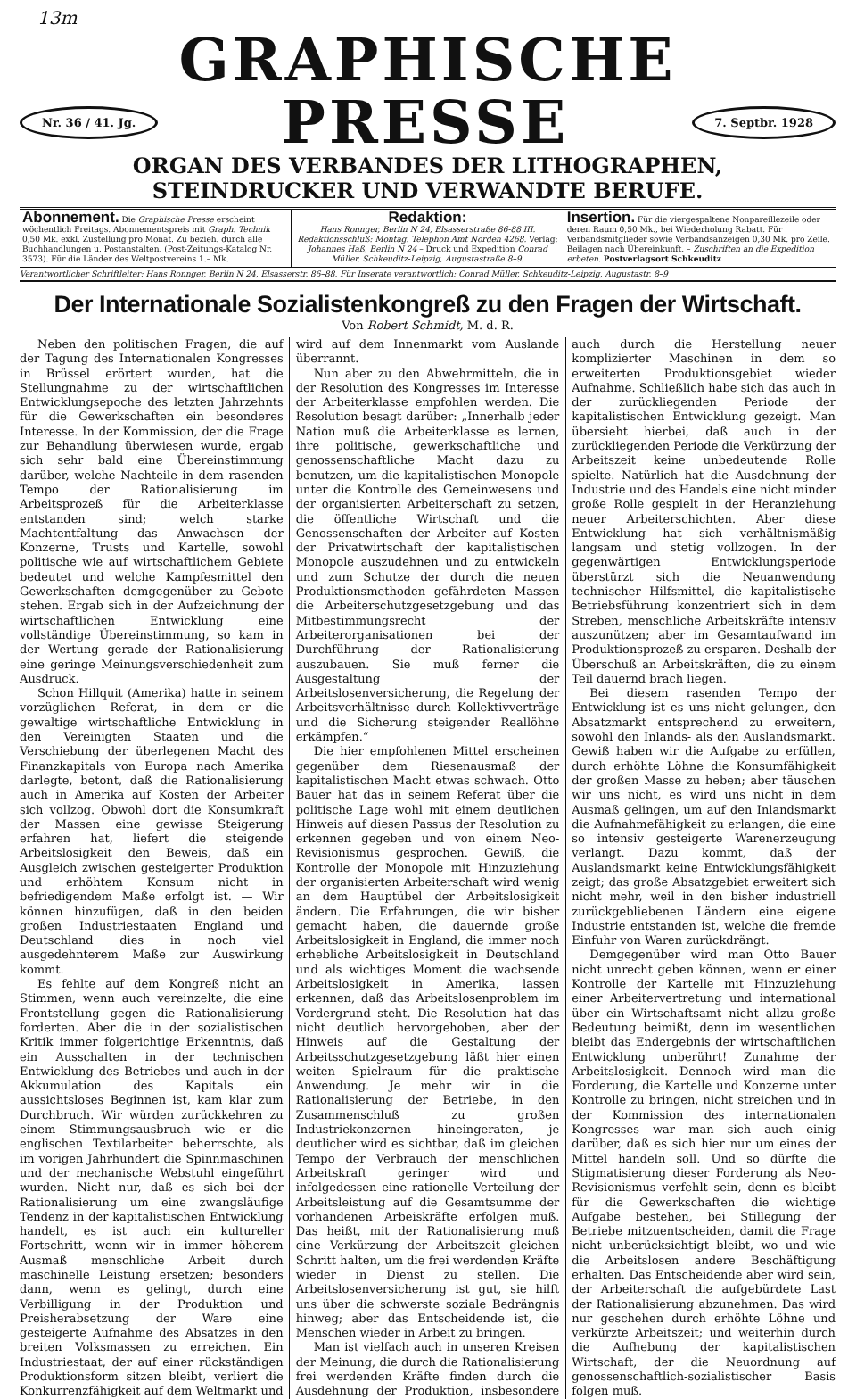13m
GRAPHISCHE
Nr. 36 / 41. Jg. PRESSE 7. Septbr. 1928
ORGAN DES VERBANDES DER LITHOGRAPHEN,
STEINDRUCKER UND VERWANDTE BERUFE.
Abonnement. Die Graphische Presse erscheint wöchentlich Freitags. Abonnementspreis mit Graph. Technik 0,50 Mk. exkl. Zustellung pro Monat. Zu bezieh. durch alle Buchhandlungen u. Postanstalten. (Post-Zeitungs-Katalog Nr. 3573). Für die Länder des Weltpostvereins 1.– Mk.
Redaktion:
Hans Ronnger, Berlin N 24, Elsasserstraße 86-88 III. Redaktionsschluß: Montag. Telephon Amt Norden 4268. Verlag: Johannes Haß, Berlin N 24 – Druck und Expedition Conrad Müller, Schkeuditz-Leipzig, Augustastraße 8–9.
Insertion. Für die viergespaltene Nonpareillezeile oder deren Raum 0,50 Mk., bei Wiederholung Rabatt. Für Verbandsmitglieder sowie Verbandsanzeigen 0,30 Mk. pro Zeile. Beilagen nach Übereinkunft. – Zuschriften an die Expedition erbeten. Postverlagsort Schkeuditz
Verantwortlicher Schriftleiter: Hans Ronnger, Berlin N 24, Elsasserstr. 86–88. Für Inserate verantwortlich: Conrad Müller, Schkeuditz-Leipzig, Augustastr. 8–9
Der Internationale Sozialistenkongreß zu den Fragen der Wirtschaft.
Von Robert Schmidt, M. d. R.
Neben den politischen Fragen, die auf der Tagung des Internationalen Kongresses in Brüssel erörtert wurden, hat die Stellungnahme zu der wirtschaftlichen Entwicklungsepoche des letzten Jahrzehnts für die Gewerkschaften ein besonderes Interesse. In der Kommission, der die Frage zur Behandlung überwiesen wurde, ergab sich sehr bald eine Übereinstimmung darüber, welche Nachteile in dem rasenden Tempo der Rationalisierung im Arbeitsprozeß für die Arbeiterklasse entstanden sind; welch starke Machtentfaltung das Anwachsen der Konzerne, Trusts und Kartelle, sowohl politische wie auf wirtschaftlichem Gebiete bedeutet und welche Kampfesmittel den Gewerkschaften demgegenüber zu Gebote stehen. Ergab sich in der Aufzeichnung der wirtschaftlichen Entwicklung eine vollständige Übereinstimmung, so kam in der Wertung gerade der Rationalisierung eine geringe Meinungsverschiedenheit zum Ausdruck.
Schon Hillquit (Amerika) hatte in seinem vorzüglichen Referat, in dem er die gewaltige wirtschaftliche Entwicklung in den Vereinigten Staaten und die Verschiebung der überlegenen Macht des Finanzkapitals von Europa nach Amerika darlegte, betont, daß die Rationalisierung auch in Amerika auf Kosten der Arbeiter sich vollzog. Obwohl dort die Konsumkraft der Massen eine gewisse Steigerung erfahren hat, liefert die steigende Arbeitslosigkeit den Beweis, daß ein Ausgleich zwischen gesteigerter Produktion und erhöhtem Konsum nicht in befriedigendem Maße erfolgt ist. — Wir können hinzufügen, daß in den beiden großen Industriestaaten England und Deutschland dies in noch viel ausgedehnterem Maße zur Auswirkung kommt.
Es fehlte auf dem Kongreß nicht an Stimmen, wenn auch vereinzelte, die eine Frontstellung gegen die Rationalisierung forderten. Aber die in der sozialistischen Kritik immer folgerichtige Erkenntnis, daß ein Ausschalten in der technischen Entwicklung des Betriebes und auch in der Akkumulation des Kapitals ein aussichtsloses Beginnen ist, kam klar zum Durchbruch. Wir würden zurückkehren zu einem Stimmungsausbruch wie er die englischen Textilarbeiter beherrschte, als im vorigen Jahrhundert die Spinnmaschinen und der mechanische Webstuhl eingeführt wurden. Nicht nur, daß es sich bei der Rationalisierung um eine zwangsläufige Tendenz in der kapitalistischen Entwicklung handelt, es ist auch ein kultureller Fortschritt, wenn wir in immer höherem Ausmaß menschliche Arbeit durch maschinelle Leistung ersetzen; besonders dann, wenn es gelingt, durch eine Verbilligung in der Produktion und Preisherabsetzung der Ware eine gesteigerte Aufnahme des Absatzes in den breiten Volksmassen zu erreichen. Ein Industriestaat, der auf einer rückständigen Produktionsform sitzen bleibt, verliert die Konkurrenzfähigkeit auf dem Weltmarkt und wird auf dem Innenmarkt vom Auslande überrannt.
Nun aber zu den Abwehrmitteln, die in der Resolution des Kongresses im Interesse der Arbeiterklasse empfohlen werden. Die Resolution besagt darüber: „Innerhalb jeder Nation muß die Arbeiterklasse es lernen, ihre politische, gewerkschaftliche und genossenschaftliche Macht dazu zu benutzen, um die kapitalistischen Monopole unter die Kontrolle des Gemeinwesens und der organisierten Arbeiterschaft zu setzen, die öffentliche Wirtschaft und die Genossenschaften der Arbeiter auf Kosten der Privatwirtschaft der kapitalistischen Monopole auszudehnen und zu entwickeln und zum Schutze der durch die neuen Produktionsmethoden gefährdeten Massen die Arbeiterschutzgesetzgebung und das Mitbestimmungsrecht der Arbeiterorganisationen bei der Durchführung der Rationalisierung auszubauen. Sie muß ferner die Ausgestaltung der Arbeitslosenversicherung, die Regelung der Arbeitsverhältnisse durch Kollektivverträge und die Sicherung steigender Reallöhne erkämpfen.“
Die hier empfohlenen Mittel erscheinen gegenüber dem Riesenausmaß der kapitalistischen Macht etwas schwach. Otto Bauer hat das in seinem Referat über die politische Lage wohl mit einem deutlichen Hinweis auf diesen Passus der Resolution zu erkennen gegeben und von einem Neo-Revisionismus gesprochen. Gewiß, die Kontrolle der Monopole mit Hinzuziehung der organisierten Arbeiterschaft wird wenig an dem Hauptübel der Arbeitslosigkeit ändern. Die Erfahrungen, die wir bisher gemacht haben, die dauernde große Arbeitslosigkeit in England, die immer noch erhebliche Arbeitslosigkeit in Deutschland und als wichtiges Moment die wachsende Arbeitslosigkeit in Amerika, lassen erkennen, daß das Arbeitslosenproblem im Vordergrund steht. Die Resolution hat das nicht deutlich hervorgehoben, aber der Hinweis auf die Gestaltung der Arbeitsschutzgesetzgebung läßt hier einen weiten Spielraum für die praktische Anwendung. Je mehr wir in die Rationalisierung der Betriebe, in den Zusammenschluß zu großen Industriekonzernen hineingeraten, je deutlicher wird es sichtbar, daß im gleichen Tempo der Verbrauch der menschlichen Arbeitskraft geringer wird und infolgedessen eine rationelle Verteilung der Arbeitsleistung auf die Gesamtsumme der vorhandenen Arbeiskräfte erfolgen muß. Das heißt, mit der Rationalisierung muß eine Verkürzung der Arbeitszeit gleichen Schritt halten, um die frei werdenden Kräfte wieder in Dienst zu stellen. Die Arbeitslosenversicherung ist gut, sie hilft uns über die schwerste soziale Bedrängnis hinweg; aber das Entscheidende ist, die Menschen wieder in Arbeit zu bringen.
Man ist vielfach auch in unseren Kreisen der Meinung, die durch die Rationalisierung frei werdenden Kräfte finden durch die Ausdehnung der Produktion, insbesondere auch durch die Herstellung neuer komplizierter Maschinen in dem so erweiterten Produktionsgebiet wieder Aufnahme. Schließlich habe sich das auch in der zurückliegenden Periode der kapitalistischen Entwicklung gezeigt. Man übersieht hierbei, daß auch in der zurückliegenden Periode die Verkürzung der Arbeitszeit keine unbedeutende Rolle spielte. Natürlich hat die Ausdehnung der Industrie und des Handels eine nicht minder große Rolle gespielt in der Heranziehung neuer Arbeiterschichten. Aber diese Entwicklung hat sich verhältnismäßig langsam und stetig vollzogen. In der gegenwärtigen Entwicklungsperiode überstürzt sich die Neuanwendung technischer Hilfsmittel, die kapitalistische Betriebsführung konzentriert sich in dem Streben, menschliche Arbeitskräfte intensiv auszunützen; aber im Gesamtaufwand im Produktionsprozeß zu ersparen. Deshalb der Überschuß an Arbeitskräften, die zu einem Teil dauernd brach liegen.
Bei diesem rasenden Tempo der Entwicklung ist es uns nicht gelungen, den Absatzmarkt entsprechend zu erweitern, sowohl den Inlands- als den Auslandsmarkt. Gewiß haben wir die Aufgabe zu erfüllen, durch erhöhte Löhne die Konsumfähigkeit der großen Masse zu heben; aber täuschen wir uns nicht, es wird uns nicht in dem Ausmaß gelingen, um auf den Inlandsmarkt die Aufnahmefähigkeit zu erlangen, die eine so intensiv gesteigerte Warenerzeugung verlangt. Dazu kommt, daß der Auslandsmarkt keine Entwicklungsfähigkeit zeigt; das große Absatzgebiet erweitert sich nicht mehr, weil in den bisher industriell zurückgebliebenen Ländern eine eigene Industrie entstanden ist, welche die fremde Einfuhr von Waren zurückdrängt.
Demgegenüber wird man Otto Bauer nicht unrecht geben können, wenn er einer Kontrolle der Kartelle mit Hinzuziehung einer Arbeitervertretung und international über ein Wirtschaftsamt nicht allzu große Bedeutung beimißt, denn im wesentlichen bleibt das Endergebnis der wirtschaftlichen Entwicklung unberührt! Zunahme der Arbeitslosigkeit. Dennoch wird man die Forderung, die Kartelle und Konzerne unter Kontrolle zu bringen, nicht streichen und in der Kommission des internationalen Kongresses war man sich auch einig darüber, daß es sich hier nur um eines der Mittel handeln soll. Und so dürfte die Stigmatisierung dieser Forderung als Neo-Revisionismus verfehlt sein, denn es bleibt für die Gewerkschaften die wichtige Aufgabe bestehen, bei Stillegung der Betriebe mitzuentscheiden, damit die Frage nicht unberücksichtigt bleibt, wo und wie die Arbeitslosen andere Beschäftigung erhalten. Das Entscheidende aber wird sein, der Arbeiterschaft die aufgebürdete Last der Rationalisierung abzunehmen. Das wird nur geschehen durch erhöhte Löhne und verkürzte Arbeitszeit; und weiterhin durch die Aufhebung der kapitalistischen Wirtschaft, der die Neuordnung auf genossenschaftlich-sozialistischer Basis folgen muß.